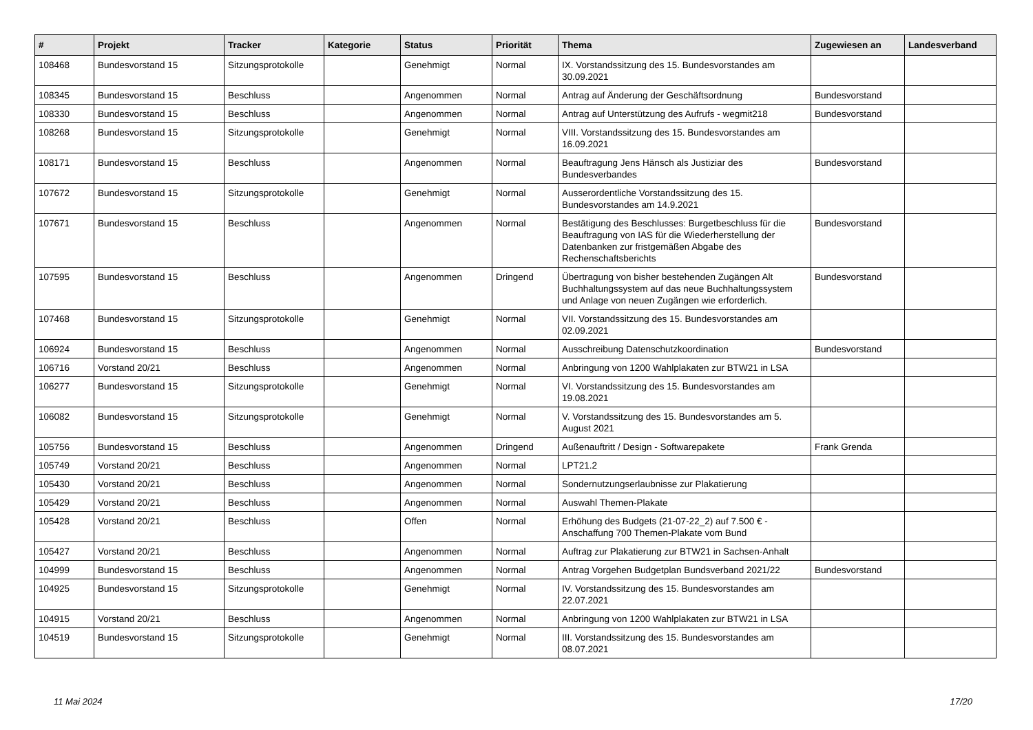| # | Projekt | Tracker | Kategorie | Status | Priorität | Thema | Zugewiesen an | Landesverband |
| --- | --- | --- | --- | --- | --- | --- | --- | --- |
| 108468 | Bundesvorstand 15 | Sitzungsprotokolle | | Genehmigt | Normal | IX. Vorstandssitzung des 15. Bundesvorstandes am 30.09.2021 | | |
| 108345 | Bundesvorstand 15 | Beschluss | | Angenommen | Normal | Antrag auf Änderung der Geschäftsordnung | Bundesvorstand | |
| 108330 | Bundesvorstand 15 | Beschluss | | Angenommen | Normal | Antrag auf Unterstützung des Aufrufs - wegmit218 | Bundesvorstand | |
| 108268 | Bundesvorstand 15 | Sitzungsprotokolle | | Genehmigt | Normal | VIII. Vorstandssitzung des 15. Bundesvorstandes am 16.09.2021 | | |
| 108171 | Bundesvorstand 15 | Beschluss | | Angenommen | Normal | Beauftragung Jens Hänsch als Justiziar des Bundesverbandes | Bundesvorstand | |
| 107672 | Bundesvorstand 15 | Sitzungsprotokolle | | Genehmigt | Normal | Ausserordentliche Vorstandssitzung des 15. Bundesvorstandes am 14.9.2021 | | |
| 107671 | Bundesvorstand 15 | Beschluss | | Angenommen | Normal | Bestätigung des Beschlusses: Burgetbeschluss für die Beauftragung von IAS für die Wiederherstellung der Datenbanken zur fristgemäßen Abgabe des Rechenschaftsberichts | Bundesvorstand | |
| 107595 | Bundesvorstand 15 | Beschluss | | Angenommen | Dringend | Übertragung von bisher bestehenden Zugängen Alt Buchhaltungssystem auf das neue Buchhaltungssystem und Anlage von neuen Zugängen wie erforderlich. | Bundesvorstand | |
| 107468 | Bundesvorstand 15 | Sitzungsprotokolle | | Genehmigt | Normal | VII. Vorstandssitzung des 15. Bundesvorstandes am 02.09.2021 | | |
| 106924 | Bundesvorstand 15 | Beschluss | | Angenommen | Normal | Ausschreibung Datenschutzkoordination | Bundesvorstand | |
| 106716 | Vorstand 20/21 | Beschluss | | Angenommen | Normal | Anbringung von 1200 Wahlplakaten zur BTW21 in LSA | | |
| 106277 | Bundesvorstand 15 | Sitzungsprotokolle | | Genehmigt | Normal | VI. Vorstandssitzung des 15. Bundesvorstandes am 19.08.2021 | | |
| 106082 | Bundesvorstand 15 | Sitzungsprotokolle | | Genehmigt | Normal | V. Vorstandssitzung des 15. Bundesvorstandes am 5. August 2021 | | |
| 105756 | Bundesvorstand 15 | Beschluss | | Angenommen | Dringend | Außenauftritt / Design - Softwarepakete | Frank Grenda | |
| 105749 | Vorstand 20/21 | Beschluss | | Angenommen | Normal | LPT21.2 | | |
| 105430 | Vorstand 20/21 | Beschluss | | Angenommen | Normal | Sondernutzungserlaubnisse zur Plakatierung | | |
| 105429 | Vorstand 20/21 | Beschluss | | Angenommen | Normal | Auswahl Themen-Plakate | | |
| 105428 | Vorstand 20/21 | Beschluss | | Offen | Normal | Erhöhung des Budgets (21-07-22_2) auf 7.500 € - Anschaffung 700 Themen-Plakate vom Bund | | |
| 105427 | Vorstand 20/21 | Beschluss | | Angenommen | Normal | Auftrag zur Plakatierung zur BTW21 in Sachsen-Anhalt | | |
| 104999 | Bundesvorstand 15 | Beschluss | | Angenommen | Normal | Antrag Vorgehen Budgetplan Bundsverband 2021/22 | Bundesvorstand | |
| 104925 | Bundesvorstand 15 | Sitzungsprotokolle | | Genehmigt | Normal | IV. Vorstandssitzung des 15. Bundesvorstandes am 22.07.2021 | | |
| 104915 | Vorstand 20/21 | Beschluss | | Angenommen | Normal | Anbringung von 1200 Wahlplakaten zur BTW21 in LSA | | |
| 104519 | Bundesvorstand 15 | Sitzungsprotokolle | | Genehmigt | Normal | III. Vorstandssitzung des 15. Bundesvorstandes am 08.07.2021 | | |
11 Mai 2024 17/20